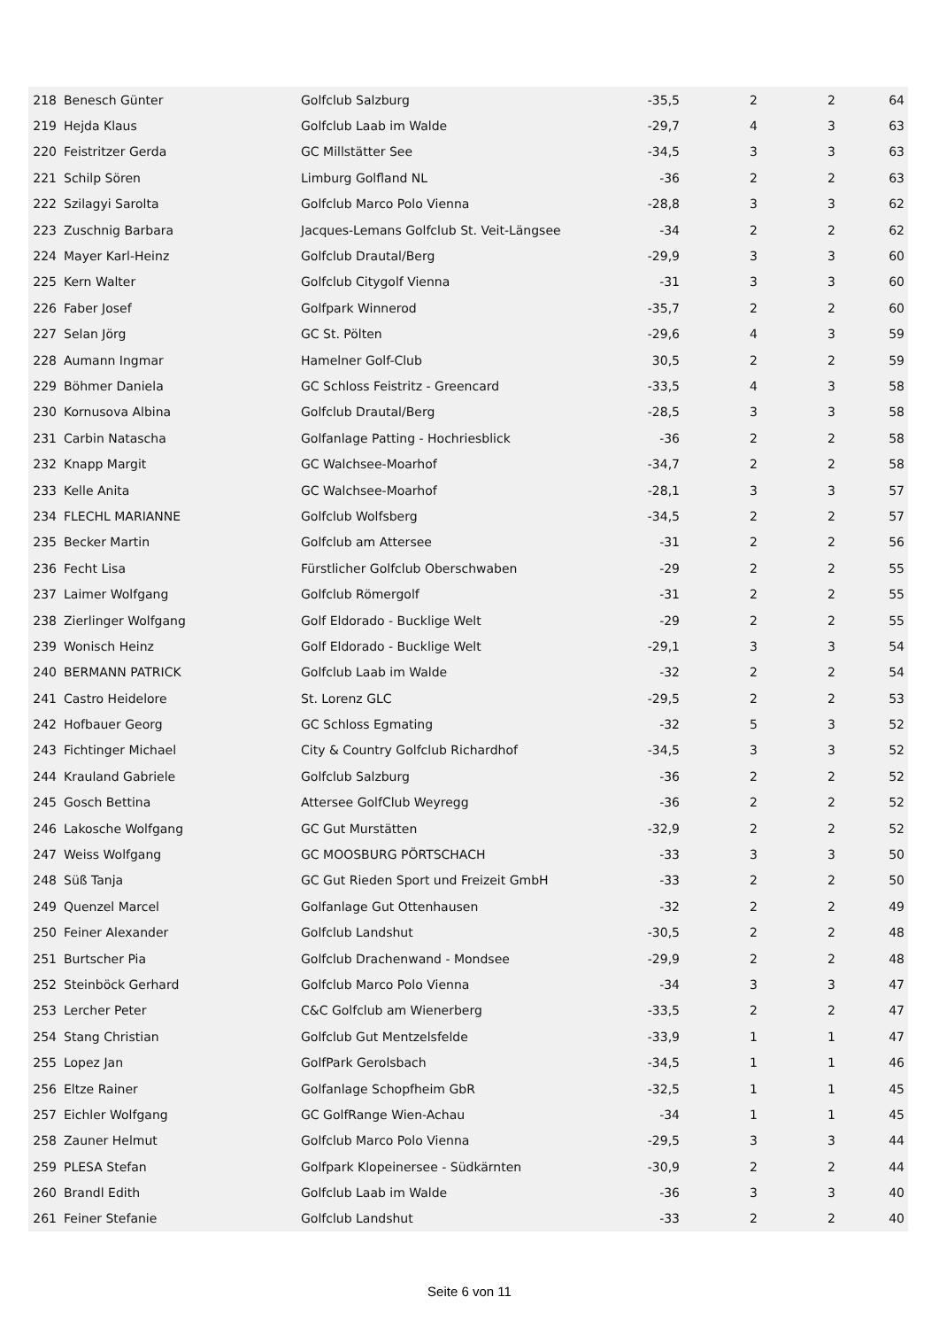| 218 | Benesch Günter | Golfclub Salzburg | -35,5 | 2 | 2 | 64 |
| 219 | Hejda Klaus | Golfclub Laab im Walde | -29,7 | 4 | 3 | 63 |
| 220 | Feistritzer Gerda | GC Millstätter See | -34,5 | 3 | 3 | 63 |
| 221 | Schilp Sören | Limburg Golfland NL | -36 | 2 | 2 | 63 |
| 222 | Szilagyi Sarolta | Golfclub Marco Polo Vienna | -28,8 | 3 | 3 | 62 |
| 223 | Zuschnig Barbara | Jacques-Lemans Golfclub St. Veit-Längsee | -34 | 2 | 2 | 62 |
| 224 | Mayer Karl-Heinz | Golfclub Drautal/Berg | -29,9 | 3 | 3 | 60 |
| 225 | Kern Walter | Golfclub Citygolf Vienna | -31 | 3 | 3 | 60 |
| 226 | Faber Josef | Golfpark Winnerod | -35,7 | 2 | 2 | 60 |
| 227 | Selan Jörg | GC St. Pölten | -29,6 | 4 | 3 | 59 |
| 228 | Aumann Ingmar | Hamelner Golf-Club | 30,5 | 2 | 2 | 59 |
| 229 | Böhmer Daniela | GC Schloss Feistritz - Greencard | -33,5 | 4 | 3 | 58 |
| 230 | Kornusova Albina | Golfclub Drautal/Berg | -28,5 | 3 | 3 | 58 |
| 231 | Carbin Natascha | Golfanlage Patting - Hochriesblick | -36 | 2 | 2 | 58 |
| 232 | Knapp Margit | GC Walchsee-Moarhof | -34,7 | 2 | 2 | 58 |
| 233 | Kelle Anita | GC Walchsee-Moarhof | -28,1 | 3 | 3 | 57 |
| 234 | FLECHL MARIANNE | Golfclub Wolfsberg | -34,5 | 2 | 2 | 57 |
| 235 | Becker Martin | Golfclub am Attersee | -31 | 2 | 2 | 56 |
| 236 | Fecht Lisa | Fürstlicher Golfclub Oberschwaben | -29 | 2 | 2 | 55 |
| 237 | Laimer Wolfgang | Golfclub Römergolf | -31 | 2 | 2 | 55 |
| 238 | Zierlinger Wolfgang | Golf Eldorado - Bucklige Welt | -29 | 2 | 2 | 55 |
| 239 | Wonisch Heinz | Golf Eldorado - Bucklige Welt | -29,1 | 3 | 3 | 54 |
| 240 | BERMANN PATRICK | Golfclub Laab im Walde | -32 | 2 | 2 | 54 |
| 241 | Castro Heidelore | St. Lorenz GLC | -29,5 | 2 | 2 | 53 |
| 242 | Hofbauer Georg | GC Schloss Egmating | -32 | 5 | 3 | 52 |
| 243 | Fichtinger Michael | City & Country Golfclub Richardhof | -34,5 | 3 | 3 | 52 |
| 244 | Krauland Gabriele | Golfclub Salzburg | -36 | 2 | 2 | 52 |
| 245 | Gosch Bettina | Attersee GolfClub Weyregg | -36 | 2 | 2 | 52 |
| 246 | Lakosche Wolfgang | GC Gut Murstätten | -32,9 | 2 | 2 | 52 |
| 247 | Weiss Wolfgang | GC MOOSBURG PÖRTSCHACH | -33 | 3 | 3 | 50 |
| 248 | Süß Tanja | GC Gut Rieden Sport und Freizeit GmbH | -33 | 2 | 2 | 50 |
| 249 | Quenzel Marcel | Golfanlage Gut Ottenhausen | -32 | 2 | 2 | 49 |
| 250 | Feiner Alexander | Golfclub Landshut | -30,5 | 2 | 2 | 48 |
| 251 | Burtscher Pia | Golfclub Drachenwand - Mondsee | -29,9 | 2 | 2 | 48 |
| 252 | Steinböck Gerhard | Golfclub Marco Polo Vienna | -34 | 3 | 3 | 47 |
| 253 | Lercher Peter | C&C Golfclub am Wienerberg | -33,5 | 2 | 2 | 47 |
| 254 | Stang Christian | Golfclub Gut Mentzelsfelde | -33,9 | 1 | 1 | 47 |
| 255 | Lopez Jan | GolfPark Gerolsbach | -34,5 | 1 | 1 | 46 |
| 256 | Eltze Rainer | Golfanlage Schopfheim GbR | -32,5 | 1 | 1 | 45 |
| 257 | Eichler Wolfgang | GC GolfRange Wien-Achau | -34 | 1 | 1 | 45 |
| 258 | Zauner Helmut | Golfclub Marco Polo Vienna | -29,5 | 3 | 3 | 44 |
| 259 | PLESA Stefan | Golfpark Klopeinersee - Südkärnten | -30,9 | 2 | 2 | 44 |
| 260 | Brandl Edith | Golfclub Laab im Walde | -36 | 3 | 3 | 40 |
| 261 | Feiner Stefanie | Golfclub Landshut | -33 | 2 | 2 | 40 |
Seite 6 von 11